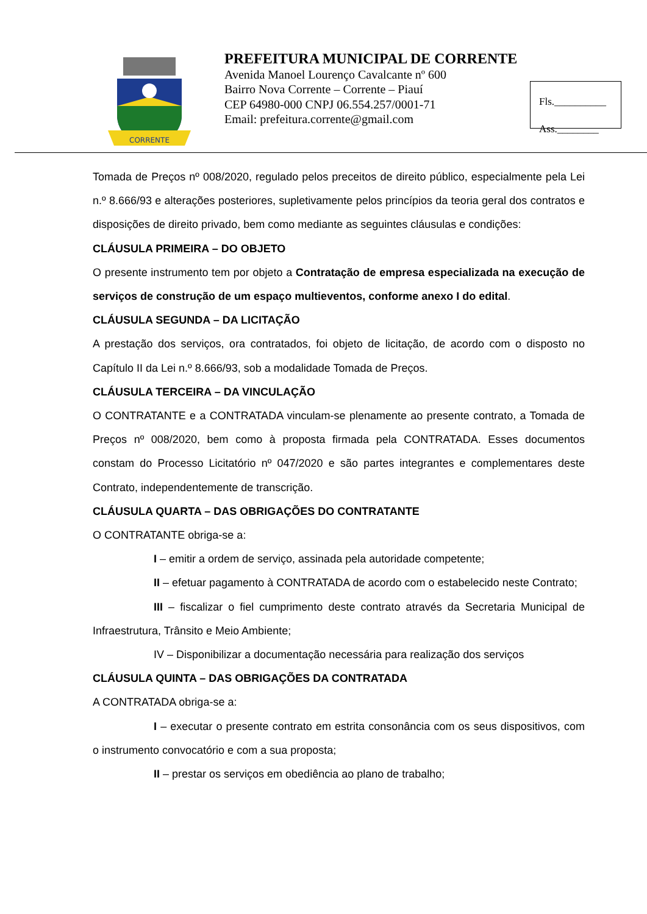CORRENTE
PREFEITURA MUNICIPAL DE CORRENTE
Avenida Manoel Lourenço Cavalcante nº 600
Bairro Nova Corrente – Corrente – Piauí
CEP 64980-000 CNPJ 06.554.257/0001-71
Email: prefeitura.corrente@gmail.com
Fls.__________
Ass.________
Tomada de Preços nº 008/2020, regulado pelos preceitos de direito público, especialmente pela Lei n.º 8.666/93 e alterações posteriores, supletivamente pelos princípios da teoria geral dos contratos e disposições de direito privado, bem como mediante as seguintes cláusulas e condições:
CLÁUSULA PRIMEIRA – DO OBJETO
O presente instrumento tem por objeto a Contratação de empresa especializada na execução de serviços de construção de um espaço multieventos, conforme anexo I do edital.
CLÁUSULA SEGUNDA – DA LICITAÇÃO
A prestação dos serviços, ora contratados, foi objeto de licitação, de acordo com o disposto no Capítulo II da Lei n.º 8.666/93, sob a modalidade Tomada de Preços.
CLÁUSULA TERCEIRA – DA VINCULAÇÃO
O CONTRATANTE e a CONTRATADA vinculam-se plenamente ao presente contrato, a Tomada de Preços nº 008/2020, bem como à proposta firmada pela CONTRATADA. Esses documentos constam do Processo Licitatório nº 047/2020 e são partes integrantes e complementares deste Contrato, independentemente de transcrição.
CLÁUSULA QUARTA – DAS OBRIGAÇÕES DO CONTRATANTE
O CONTRATANTE obriga-se a:
I – emitir a ordem de serviço, assinada pela autoridade competente;
II – efetuar pagamento à CONTRATADA de acordo com o estabelecido neste Contrato;
III – fiscalizar o fiel cumprimento deste contrato através da Secretaria Municipal de Infraestrutura, Trânsito e Meio Ambiente;
IV – Disponibilizar a documentação necessária para realização dos serviços
CLÁUSULA QUINTA – DAS OBRIGAÇÕES DA CONTRATADA
A CONTRATADA obriga-se a:
I – executar o presente contrato em estrita consonância com os seus dispositivos, com o instrumento convocatório e com a sua proposta;
II – prestar os serviços em obediência ao plano de trabalho;